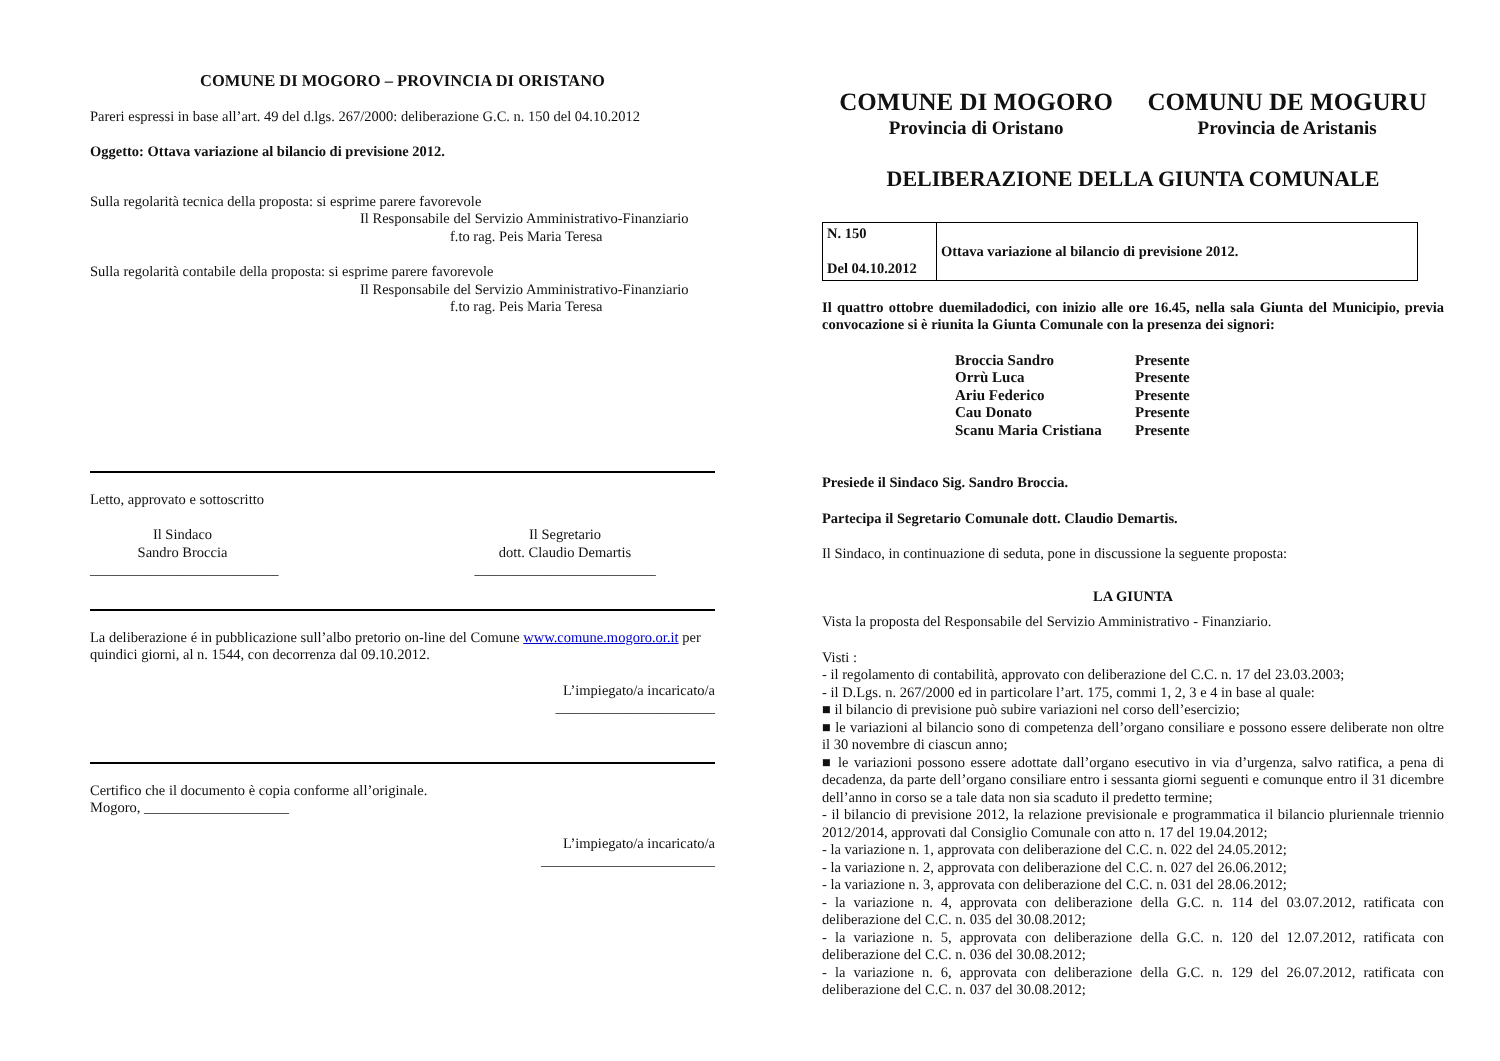COMUNE DI MOGORO – PROVINCIA DI ORISTANO
Pareri espressi in base all’art. 49 del d.lgs. 267/2000: deliberazione G.C. n. 150 del 04.10.2012
Oggetto: Ottava variazione al bilancio di previsione 2012.
Sulla regolarità tecnica della proposta: si esprime parere favorevole
Il Responsabile del Servizio Amministrativo-Finanziario
f.to rag. Peis Maria Teresa
Sulla regolarità contabile della proposta: si esprime parere favorevole
Il Responsabile del Servizio Amministrativo-Finanziario
f.to rag. Peis Maria Teresa
Letto, approvato e sottoscritto
Il Sindaco
Sandro Broccia
__________________________
Il Segretario
dott. Claudio Demartis
_________________________
La deliberazione é in pubblicazione sull’albo pretorio on-line del Comune www.comune.mogoro.or.it per quindici giorni, al n. 1544, con decorrenza dal 09.10.2012.
L’impiegato/a incaricato/a
______________________
Certifico che il documento è copia conforme all’originale.
Mogoro, ____________________
L’impiegato/a incaricato/a
________________________
COMUNE DI MOGORO
Provincia di Oristano
COMUNU DE MOGURU
Provincia de Aristanis
DELIBERAZIONE DELLA GIUNTA COMUNALE
| N. 150 Del 04.10.2012 | Ottava variazione al bilancio di previsione 2012. |
Il quattro ottobre duemiladodici, con inizio alle ore 16.45, nella sala Giunta del Municipio, previa convocazione si è riunita la Giunta Comunale con la presenza dei signori:
| Broccia Sandro | Presente |
| Orrù Luca | Presente |
| Ariu Federico | Presente |
| Cau Donato | Presente |
| Scanu Maria Cristiana | Presente |
Presiede il Sindaco Sig. Sandro Broccia.
Partecipa il Segretario Comunale dott. Claudio Demartis.
Il Sindaco, in continuazione di seduta, pone in discussione la seguente proposta:
LA GIUNTA
Vista la proposta del Responsabile del Servizio Amministrativo - Finanziario.
Visti :
- il regolamento di contabilità, approvato con deliberazione del C.C. n. 17 del 23.03.2003;
- il D.Lgs. n. 267/2000 ed in particolare l’art. 175, commi 1, 2, 3 e 4 in base al quale:
■ il bilancio di previsione può subire variazioni nel corso dell’esercizio;
■ le variazioni al bilancio sono di competenza dell’organo consiliare e possono essere deliberate non oltre il 30 novembre di ciascun anno;
■ le variazioni possono essere adottate dall’organo esecutivo in via d’urgenza, salvo ratifica, a pena di decadenza, da parte dell’organo consiliare entro i sessanta giorni seguenti e comunque entro il 31 dicembre dell’anno in corso se a tale data non sia scaduto il predetto termine;
- il bilancio di previsione 2012, la relazione previsionale e programmatica il bilancio pluriennale triennio 2012/2014, approvati dal Consiglio Comunale con atto n. 17 del 19.04.2012;
- la variazione n. 1, approvata con deliberazione del C.C. n. 022 del 24.05.2012;
- la variazione n. 2, approvata con deliberazione del C.C. n. 027 del 26.06.2012;
- la variazione n. 3, approvata con deliberazione del C.C. n. 031 del 28.06.2012;
- la variazione n. 4, approvata con deliberazione della G.C. n. 114 del 03.07.2012, ratificata con deliberazione del C.C. n. 035 del 30.08.2012;
- la variazione n. 5, approvata con deliberazione della G.C. n. 120 del 12.07.2012, ratificata con deliberazione del C.C. n. 036 del 30.08.2012;
- la variazione n. 6, approvata con deliberazione della G.C. n. 129 del 26.07.2012, ratificata con deliberazione del C.C. n. 037 del 30.08.2012;